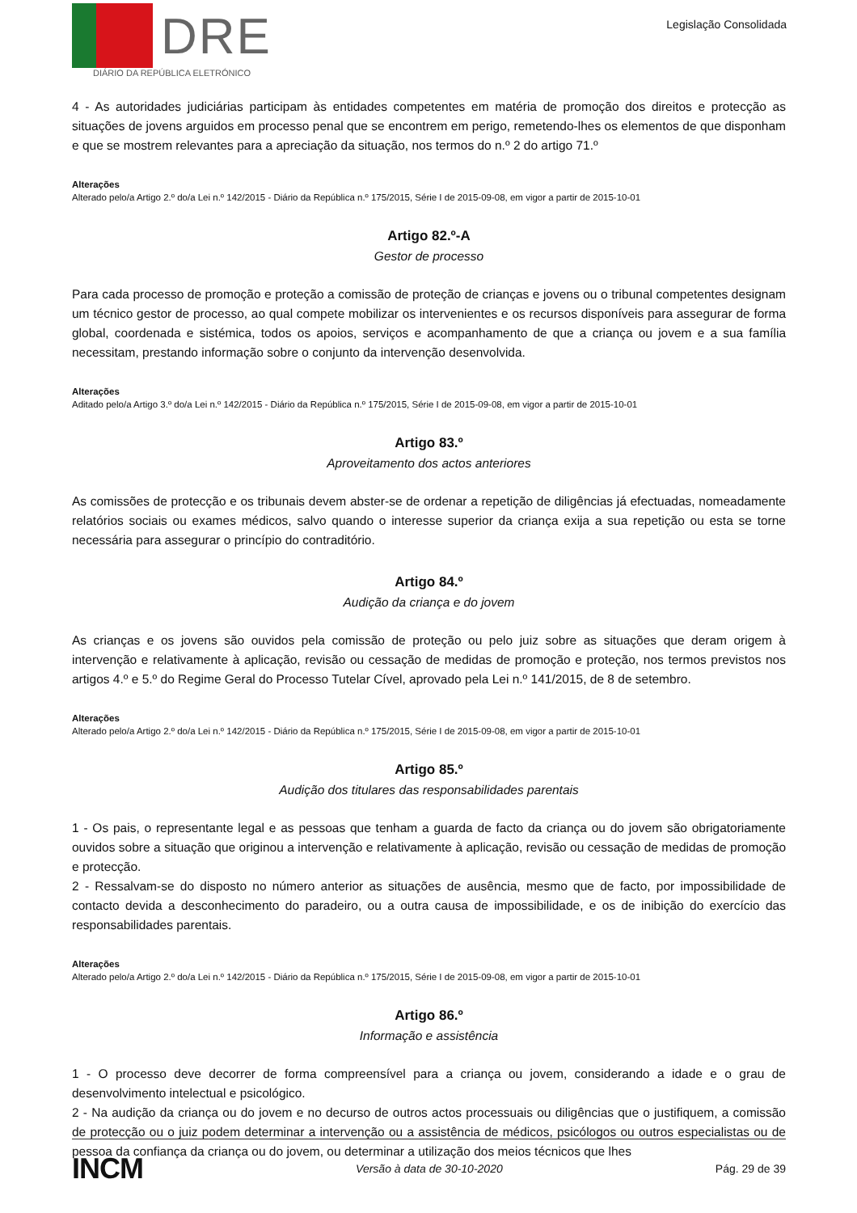DRE
DIÁRIO DA REPÚBLICA ELETRÓNICO
Legislação Consolidada
4 - As autoridades judiciárias participam às entidades competentes em matéria de promoção dos direitos e protecção as situações de jovens arguidos em processo penal que se encontrem em perigo, remetendo-lhes os elementos de que disponham e que se mostrem relevantes para a apreciação da situação, nos termos do n.º 2 do artigo 71.º
Alterações
Alterado pelo/a Artigo 2.º do/a Lei n.º 142/2015 - Diário da República n.º 175/2015, Série I de 2015-09-08, em vigor a partir de 2015-10-01
Artigo 82.º-A
Gestor de processo
Para cada processo de promoção e proteção a comissão de proteção de crianças e jovens ou o tribunal competentes designam um técnico gestor de processo, ao qual compete mobilizar os intervenientes e os recursos disponíveis para assegurar de forma global, coordenada e sistémica, todos os apoios, serviços e acompanhamento de que a criança ou jovem e a sua família necessitam, prestando informação sobre o conjunto da intervenção desenvolvida.
Alterações
Aditado pelo/a Artigo 3.º do/a Lei n.º 142/2015 - Diário da República n.º 175/2015, Série I de 2015-09-08, em vigor a partir de 2015-10-01
Artigo 83.º
Aproveitamento dos actos anteriores
As comissões de protecção e os tribunais devem abster-se de ordenar a repetição de diligências já efectuadas, nomeadamente relatórios sociais ou exames médicos, salvo quando o interesse superior da criança exija a sua repetição ou esta se torne necessária para assegurar o princípio do contraditório.
Artigo 84.º
Audição da criança e do jovem
As crianças e os jovens são ouvidos pela comissão de proteção ou pelo juiz sobre as situações que deram origem à intervenção e relativamente à aplicação, revisão ou cessação de medidas de promoção e proteção, nos termos previstos nos artigos 4.º e 5.º do Regime Geral do Processo Tutelar Cível, aprovado pela Lei n.º 141/2015, de 8 de setembro.
Alterações
Alterado pelo/a Artigo 2.º do/a Lei n.º 142/2015 - Diário da República n.º 175/2015, Série I de 2015-09-08, em vigor a partir de 2015-10-01
Artigo 85.º
Audição dos titulares das responsabilidades parentais
1 - Os pais, o representante legal e as pessoas que tenham a guarda de facto da criança ou do jovem são obrigatoriamente ouvidos sobre a situação que originou a intervenção e relativamente à aplicação, revisão ou cessação de medidas de promoção e protecção.
2 - Ressalvam-se do disposto no número anterior as situações de ausência, mesmo que de facto, por impossibilidade de contacto devida a desconhecimento do paradeiro, ou a outra causa de impossibilidade, e os de inibição do exercício das responsabilidades parentais.
Alterações
Alterado pelo/a Artigo 2.º do/a Lei n.º 142/2015 - Diário da República n.º 175/2015, Série I de 2015-09-08, em vigor a partir de 2015-10-01
Artigo 86.º
Informação e assistência
1 - O processo deve decorrer de forma compreensível para a criança ou jovem, considerando a idade e o grau de desenvolvimento intelectual e psicológico.
2 - Na audição da criança ou do jovem e no decurso de outros actos processuais ou diligências que o justifiquem, a comissão de protecção ou o juiz podem determinar a intervenção ou a assistência de médicos, psicólogos ou outros especialistas ou de pessoa da confiança da criança ou do jovem, ou determinar a utilização dos meios técnicos que lhes
INCM Versão à data de 30-10-2020 Pág. 29 de 39